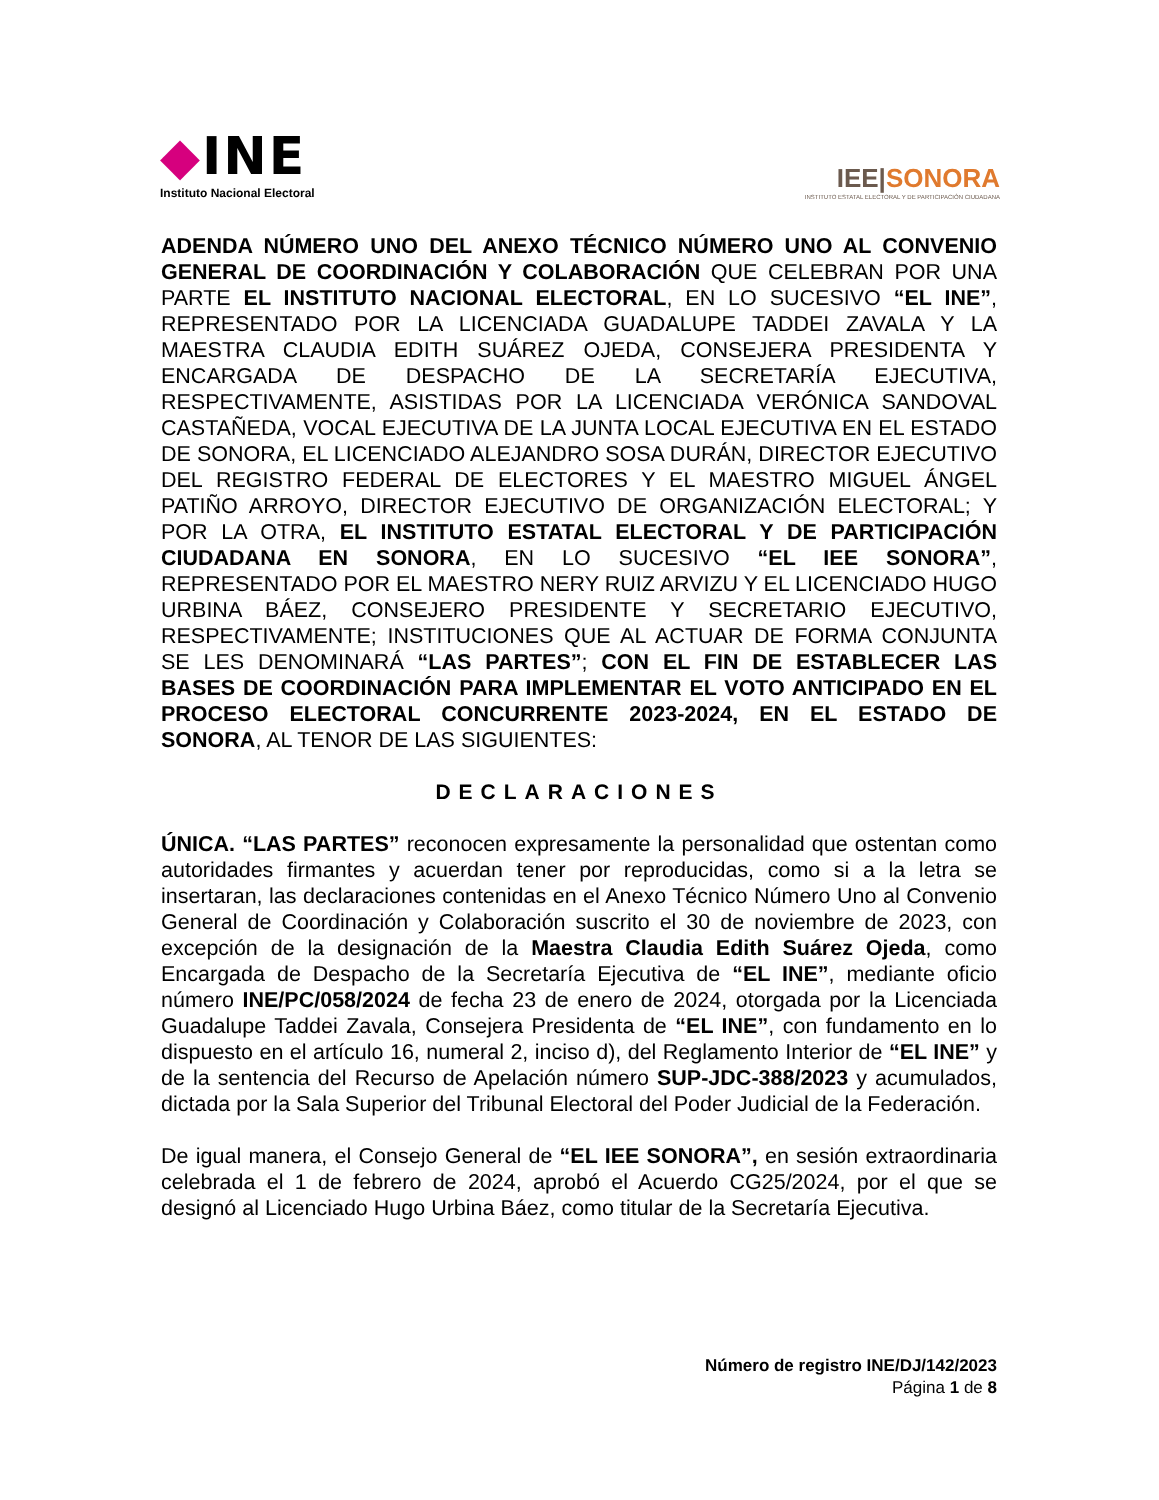◆INE
Instituto Nacional Electoral
IEE|SONORA
INSTITUTO ESTATAL ELECTORAL Y DE PARTICIPACIÓN CIUDADANA
ADENDA NÚMERO UNO DEL ANEXO TÉCNICO NÚMERO UNO AL CONVENIO GENERAL DE COORDINACIÓN Y COLABORACIÓN QUE CELEBRAN POR UNA PARTE EL INSTITUTO NACIONAL ELECTORAL, EN LO SUCESIVO “EL INE”, REPRESENTADO POR LA LICENCIADA GUADALUPE TADDEI ZAVALA Y LA MAESTRA CLAUDIA EDITH SUÁREZ OJEDA, CONSEJERA PRESIDENTA Y ENCARGADA DE DESPACHO DE LA SECRETARÍA EJECUTIVA, RESPECTIVAMENTE, ASISTIDAS POR LA LICENCIADA VERÓNICA SANDOVAL CASTAÑEDA, VOCAL EJECUTIVA DE LA JUNTA LOCAL EJECUTIVA EN EL ESTADO DE SONORA, EL LICENCIADO ALEJANDRO SOSA DURÁN, DIRECTOR EJECUTIVO DEL REGISTRO FEDERAL DE ELECTORES Y EL MAESTRO MIGUEL ÁNGEL PATIÑO ARROYO, DIRECTOR EJECUTIVO DE ORGANIZACIÓN ELECTORAL; Y POR LA OTRA, EL INSTITUTO ESTATAL ELECTORAL Y DE PARTICIPACIÓN CIUDADANA EN SONORA, EN LO SUCESIVO “EL IEE SONORA”, REPRESENTADO POR EL MAESTRO NERY RUIZ ARVIZU Y EL LICENCIADO HUGO URBINA BÁEZ, CONSEJERO PRESIDENTE Y SECRETARIO EJECUTIVO, RESPECTIVAMENTE; INSTITUCIONES QUE AL ACTUAR DE FORMA CONJUNTA SE LES DENOMINARÁ “LAS PARTES”; CON EL FIN DE ESTABLECER LAS BASES DE COORDINACIÓN PARA IMPLEMENTAR EL VOTO ANTICIPADO EN EL PROCESO ELECTORAL CONCURRENTE 2023-2024, EN EL ESTADO DE SONORA, AL TENOR DE LAS SIGUIENTES:
DECLARACIONES
ÚNICA. “LAS PARTES” reconocen expresamente la personalidad que ostentan como autoridades firmantes y acuerdan tener por reproducidas, como si a la letra se insertaran, las declaraciones contenidas en el Anexo Técnico Número Uno al Convenio General de Coordinación y Colaboración suscrito el 30 de noviembre de 2023, con excepción de la designación de la Maestra Claudia Edith Suárez Ojeda, como Encargada de Despacho de la Secretaría Ejecutiva de “EL INE”, mediante oficio número INE/PC/058/2024 de fecha 23 de enero de 2024, otorgada por la Licenciada Guadalupe Taddei Zavala, Consejera Presidenta de “EL INE”, con fundamento en lo dispuesto en el artículo 16, numeral 2, inciso d), del Reglamento Interior de “EL INE” y de la sentencia del Recurso de Apelación número SUP-JDC-388/2023 y acumulados, dictada por la Sala Superior del Tribunal Electoral del Poder Judicial de la Federación.
De igual manera, el Consejo General de “EL IEE SONORA”, en sesión extraordinaria celebrada el 1 de febrero de 2024, aprobó el Acuerdo CG25/2024, por el que se designó al Licenciado Hugo Urbina Báez, como titular de la Secretaría Ejecutiva.
Número de registro INE/DJ/142/2023
Página 1 de 8